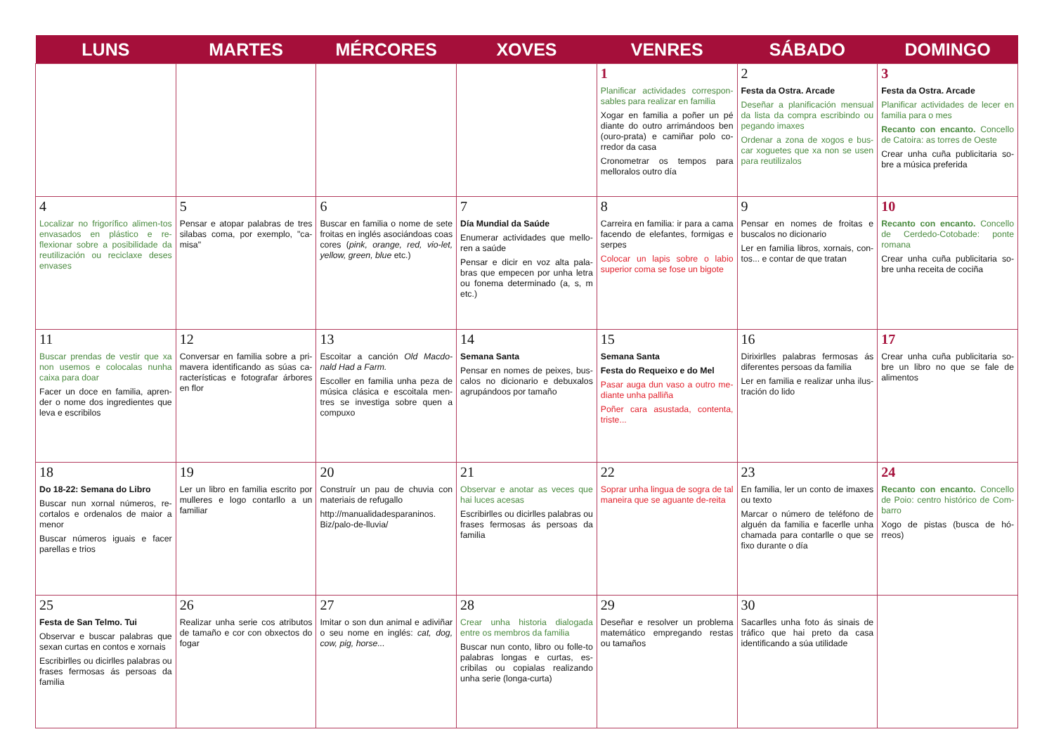| LUNS | MARTES | MÉRCORES | XOVES | VENRES | SÁBADO | DOMINGO |
| --- | --- | --- | --- | --- | --- | --- |
| | | | | 1 Planificar actividades correspon-sables para realizar en familia Xogar en familia a poñer un pé diante do outro arrimándoos ben (ouro-prata) e camiñar polo co-rredor da casa Cronometrar os tempos para melloralos outro día | 2 Festa da Ostra. Arcade Deseñar a planificación mensual da lista da compra escribindo ou pegando imaxes Ordenar a zona de xogos e bus-car xoguetes que xa non se usen para reutilizalos | 3 Festa da Ostra. Arcade Planificar actividades de lecer en familia para o mes Recanto con encanto. Concello de Catoira: as torres de Oeste Crear unha cuña publicitaria so-bre a música preferida |
| 4 Localizar no frigorífico alimen-tos envasados en plástico e re-flexionar sobre a posibilidade da reutilización ou reciclaxe deses envases | 5 Pensar e atopar palabras de tres silabas coma, por exemplo, "ca-misa" | 6 Buscar en familia o nome de sete froitas en inglés asociándoas coas cores ( pink, orange, red, vio-let, yellow, green, blue etc.) | 7 Día Mundial da Saúde Enumerar actividades que mello-ren a saúde Pensar e dicir en voz alta pala-bras que empecen por unha letra ou fonema determinado (a, s, m etc.) | 8 Carreira en familia: ir para a cama facendo de elefantes, formigas e serpes Colocar un lapis sobre o labio superior coma se fose un bigote | 9 Pensar en nomes de froitas e buscalos no dicionario Ler en familia libros, xornais, con-tos... e contar de que tratan | 10 Recanto con encanto. Concello de Cerdedo-Cotobade: ponte romana Crear unha cuña publicitaria so-bre unha receita de cociña |
| 11 Buscar prendas de vestir que xa non usemos e colocalas nunha caixa para doar Facer un doce en familia, apren-der o nome dos ingredientes que leva e escribilos | 12 Conversar en familia sobre a pri-mavera identificando as súas ca-racterísticas e fotografar árbores en flor | 13 Escoitar a canción Old Macdo-nald Had a Farm. Escoller en familia unha peza de música clásica e escoitala men-tres se investiga sobre quen a compuxo | 14 Semana Santa Pensar en nomes de peixes, bus-calos no dicionario e debuxalos agrupándoos por tamaño | 15 Semana Santa Festa do Requeixo e do Mel Pasar auga dun vaso a outro me-diante unha palliña Poñer cara asustada, contenta, triste... | 16 Dirixirlles palabras fermosas ás diferentes persoas da familia Ler en familia e realizar unha ilus-tración do lido | 17 Crear unha cuña publicitaria so-bre un libro no que se fale de alimentos |
| 18 Do 18-22: Semana do Libro Buscar nun xornal números, re-cortalos e ordenalos de maior a menor Buscar números iguais e facer parellas e trios | 19 Ler un libro en familia escrito por mulleres e logo contarllo a un familiar | 20 Construír un pau de chuvia con materiais de refugallo http://manualidadesparaninos. Biz/palo-de-lluvia/ | 21 Observar e anotar as veces que hai luces acesas Escribirlles ou dicirlles palabras ou frases fermosas ás persoas da familia | 22 Soprar unha lingua de sogra de tal maneira que se aguante de-reita | 23 En familia, ler un conto de imaxes ou texto Marcar o número de teléfono de alguén da familia e facerlle unha chamada para contarlle o que se fixo durante o día | 24 Recanto con encanto. Concello de Poio: centro histórico de Com-barro Xogo de pistas (busca de hó-rreos) |
| 25 Festa de San Telmo. Tui Observar e buscar palabras que sexan curtas en contos e xornais Escribirlles ou dicirlles palabras ou frases fermosas ás persoas da familia | 26 Realizar unha serie cos atributos de tamaño e cor con obxectos do fogar | 27 Imitar o son dun animal e adiviñar o seu nome en inglés: cat, dog, cow, pig, horse... | 28 Crear unha historia dialogada entre os membros da familia Buscar nun conto, libro ou folle-to palabras longas e curtas, es-cribilas ou copialas realizando unha serie (longa-curta) | 29 Deseñar e resolver un problema matemático empregando restas ou tamaños | 30 Sacarlles unha foto ás sinais de tráfico que hai preto da casa identificando a súa utilidade | |